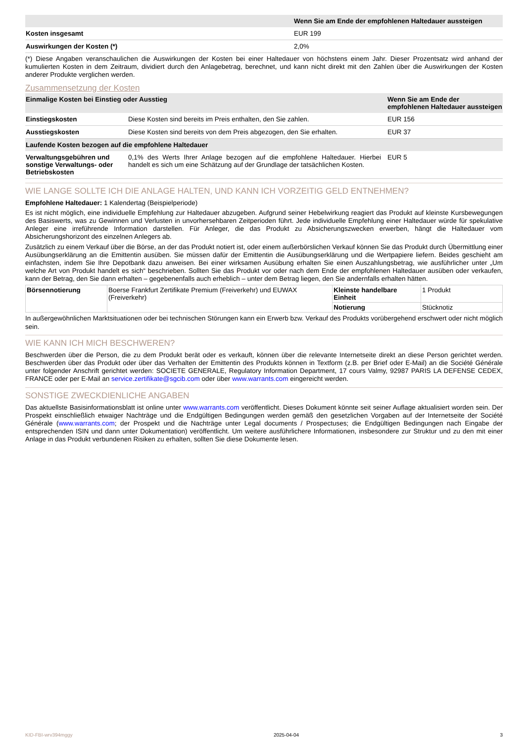| | Wenn Sie am Ende der empfohlenen Haltedauer aussteigen |
| --- | --- |
| Kosten insgesamt | EUR 199 |
| Auswirkungen der Kosten (*) | 2,0% |
(*) Diese Angaben veranschaulichen die Auswirkungen der Kosten bei einer Haltedauer von höchstens einem Jahr. Dieser Prozentsatz wird anhand der kumulierten Kosten in dem Zeitraum, dividiert durch den Anlagebetrag, berechnet, und kann nicht direkt mit den Zahlen über die Auswirkungen der Kosten anderer Produkte verglichen werden.
Zusammensetzung der Kosten
| Einmalige Kosten bei Einstieg oder Ausstieg | | Wenn Sie am Ende der empfohlenen Haltedauer aussteigen |
| --- | --- | --- |
| Einstiegskosten | Diese Kosten sind bereits im Preis enthalten, den Sie zahlen. | EUR 156 |
| Ausstiegskosten | Diese Kosten sind bereits von dem Preis abgezogen, den Sie erhalten. | EUR 37 |
| Laufende Kosten bezogen auf die empfohlene Haltedauer | | |
| Verwaltungsgebühren und sonstige Verwaltungs- oder Betriebskosten | 0,1% des Werts Ihrer Anlage bezogen auf die empfohlene Haltedauer. Hierbei handelt es sich um eine Schätzung auf der Grundlage der tatsächlichen Kosten. | EUR 5 |
WIE LANGE SOLLTE ICH DIE ANLAGE HALTEN, UND KANN ICH VORZEITIG GELD ENTNEHMEN?
Empfohlene Haltedauer: 1 Kalendertag (Beispielperiode)
Es ist nicht möglich, eine individuelle Empfehlung zur Haltedauer abzugeben. Aufgrund seiner Hebelwirkung reagiert das Produkt auf kleinste Kursbewegungen des Basiswerts, was zu Gewinnen und Verlusten in unvorhersehbaren Zeitperioden führt. Jede individuelle Empfehlung einer Haltedauer würde für spekulative Anleger eine irreführende Information darstellen. Für Anleger, die das Produkt zu Absicherungszwecken erwerben, hängt die Haltedauer vom Absicherungshorizont des einzelnen Anlegers ab.
Zusätzlich zu einem Verkauf über die Börse, an der das Produkt notiert ist, oder einem außerbörslichen Verkauf können Sie das Produkt durch Übermittlung einer Ausübungserklärung an die Emittentin ausüben. Sie müssen dafür der Emittentin die Ausübungserklärung und die Wertpapiere liefern. Beides geschieht am einfachsten, indem Sie Ihre Depotbank dazu anweisen. Bei einer wirksamen Ausübung erhalten Sie einen Auszahlungsbetrag, wie ausführlicher unter „Um welche Art von Produkt handelt es sich“ beschrieben. Sollten Sie das Produkt vor oder nach dem Ende der empfohlenen Haltedauer ausüben oder verkaufen, kann der Betrag, den Sie dann erhalten – gegebenenfalls auch erheblich – unter dem Betrag liegen, den Sie andernfalls erhalten hätten.
| Börsennotierung | Boerse Frankfurt Zertifikate Premium (Freiverkehr) und EUWAX (Freiverkehr) | Kleinste handelbare Einheit | 1 Produkt |
| | | Notierung | Stücknotiz |
In außergewöhnlichen Marktsituationen oder bei technischen Störungen kann ein Erwerb bzw. Verkauf des Produkts vorübergehend erschwert oder nicht möglich sein.
WIE KANN ICH MICH BESCHWEREN?
Beschwerden über die Person, die zu dem Produkt berät oder es verkauft, können über die relevante Internetseite direkt an diese Person gerichtet werden. Beschwerden über das Produkt oder über das Verhalten der Emittentin des Produkts können in Textform (z.B. per Brief oder E-Mail) an die Société Générale unter folgender Anschrift gerichtet werden: SOCIETE GENERALE, Regulatory Information Department, 17 cours Valmy, 92987 PARIS LA DEFENSE CEDEX, FRANCE oder per E-Mail an service.zertifikate@sgcib.com oder über www.warrants.com eingereicht werden.
SONSTIGE ZWECKDIENLICHE ANGABEN
Das aktuellste Basisinformationsblatt ist online unter www.warrants.com veröffentlicht. Dieses Dokument könnte seit seiner Auflage aktualisiert worden sein. Der Prospekt einschließlich etwaiger Nachträge und die Endgültigen Bedingungen werden gemäß den gesetzlichen Vorgaben auf der Internetseite der Société Générale (www.warrants.com; der Prospekt und die Nachträge unter Legal documents / Prospectuses; die Endgültigen Bedingungen nach Eingabe der entsprechenden ISIN und dann unter Dokumentation) veröffentlicht. Um weitere ausführlichere Informationen, insbesondere zur Struktur und zu den mit einer Anlage in das Produkt verbundenen Risiken zu erhalten, sollten Sie diese Dokumente lesen.
KID-FBI-wrv394mggy 2025-04-04 3